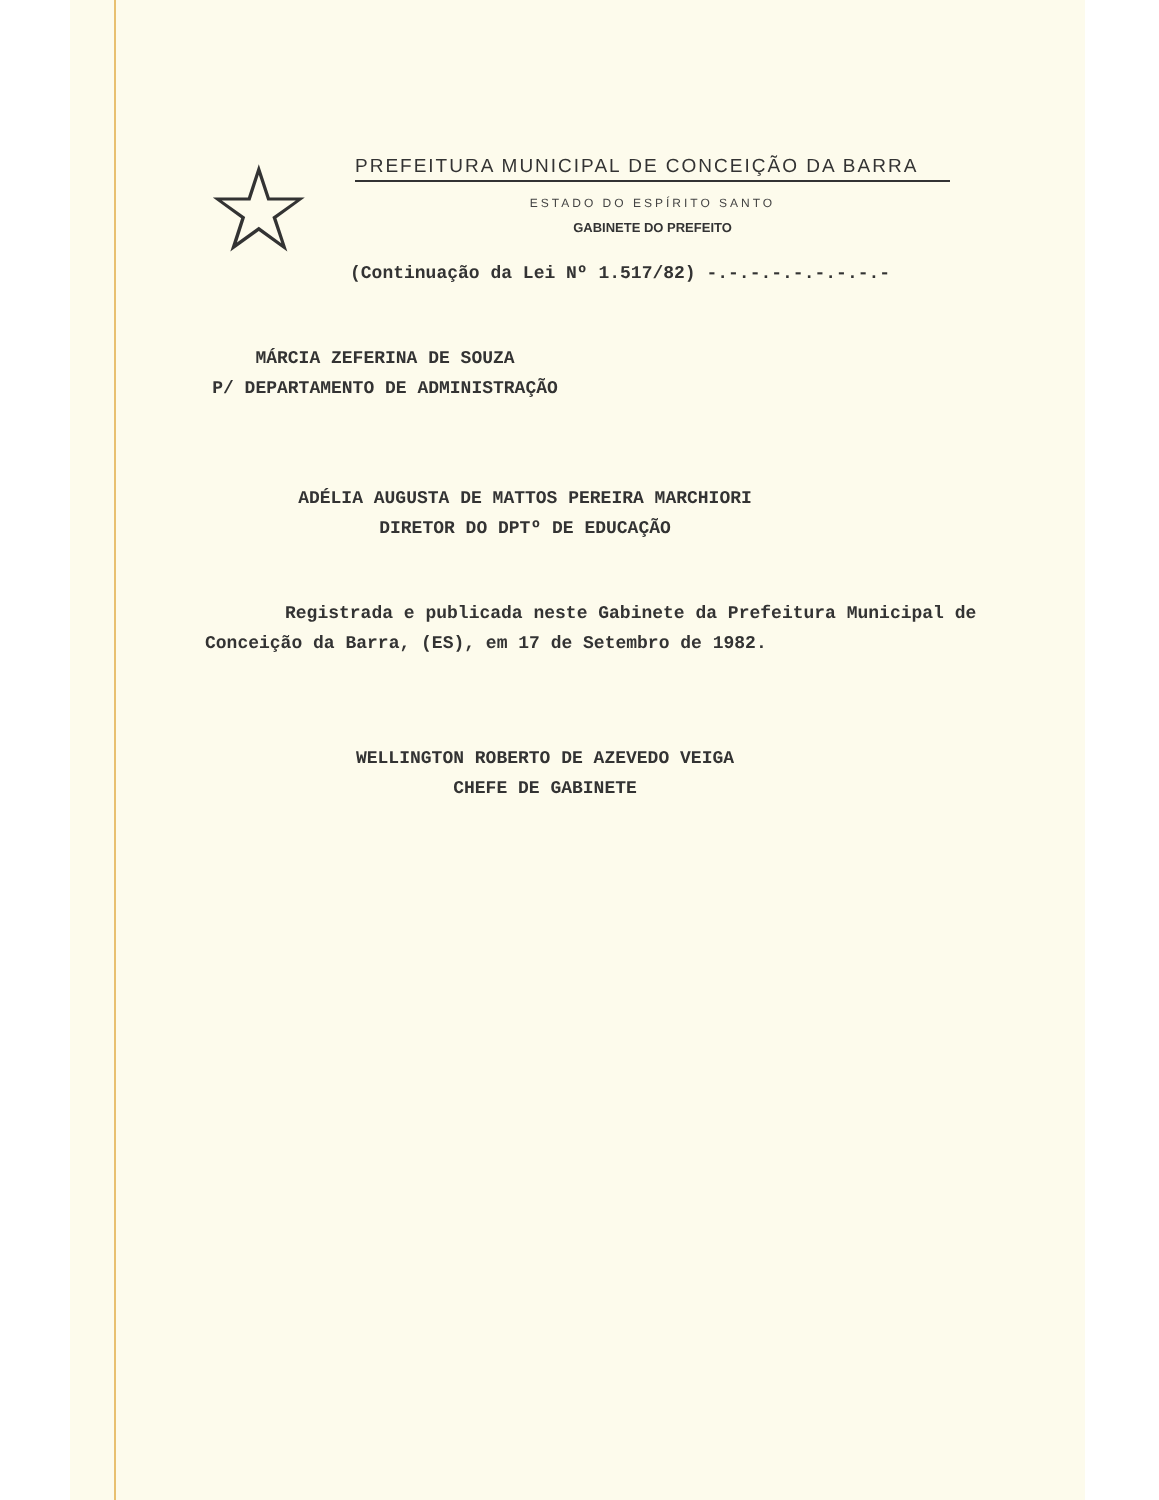☆
PREFEITURA MUNICIPAL DE CONCEIÇÃO DA BARRA
ESTADO DO ESPÍRITO SANTO
GABINETE DO PREFEITO
(Continuação da Lei Nº 1.517/82) -.-.-.-.-.-.-.-.-
MÁRCIA ZEFERINA DE SOUZA
P/ DEPARTAMENTO DE ADMINISTRAÇÃO
ADÉLIA AUGUSTA DE MATTOS PEREIRA MARCHIORI
DIRETOR DO DPTº DE EDUCAÇÃO
Registrada e publicada neste Gabinete da Prefeitura Municipal de Conceição da Barra, (ES), em 17 de Setembro de 1982.
WELLINGTON ROBERTO DE AZEVEDO VEIGA
CHEFE DE GABINETE